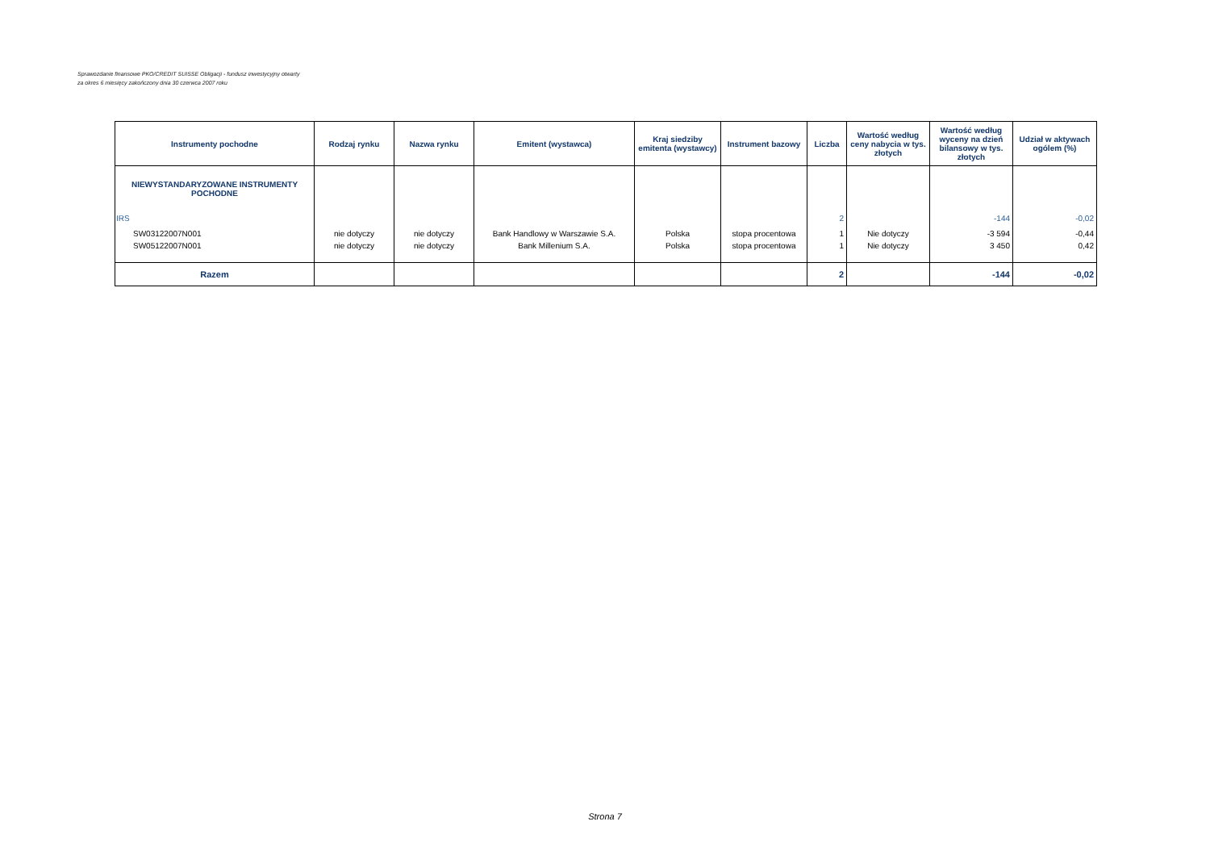Sprawozdanie finansowe PKO/CREDIT SUISSE Obligacji - fundusz inwestycyjny otwarty
za okres 6 miesięcy zakończony dnia 30 czerwca 2007 roku
| Instrumenty pochodne | Rodzaj rynku | Nazwa rynku | Emitent (wystawca) | Kraj siedziby emitenta (wystawcy) | Instrument bazowy | Liczba | Wartość według ceny nabycia w tys. złotych | Wartość według wyceny na dzień bilansowy w tys. złotych | Udział w aktywach ogólem (%) |
| --- | --- | --- | --- | --- | --- | --- | --- | --- | --- |
| NIEWYSTANDARYZOWANE INSTRUMENTY POCHODNE | | | | | | | | | |
| IRS | | | | | | 2 | | -144 | -0,02 |
| SW03122007N001 | nie dotyczy | nie dotyczy | Bank Handlowy w Warszawie S.A. | Polska | stopa procentowa | 1 | Nie dotyczy | -3 594 | -0,44 |
| SW05122007N001 | nie dotyczy | nie dotyczy | Bank Millenium S.A. | Polska | stopa procentowa | 1 | Nie dotyczy | 3 450 | 0,42 |
| Razem | | | | | | 2 | | -144 | -0,02 |
Strona 7